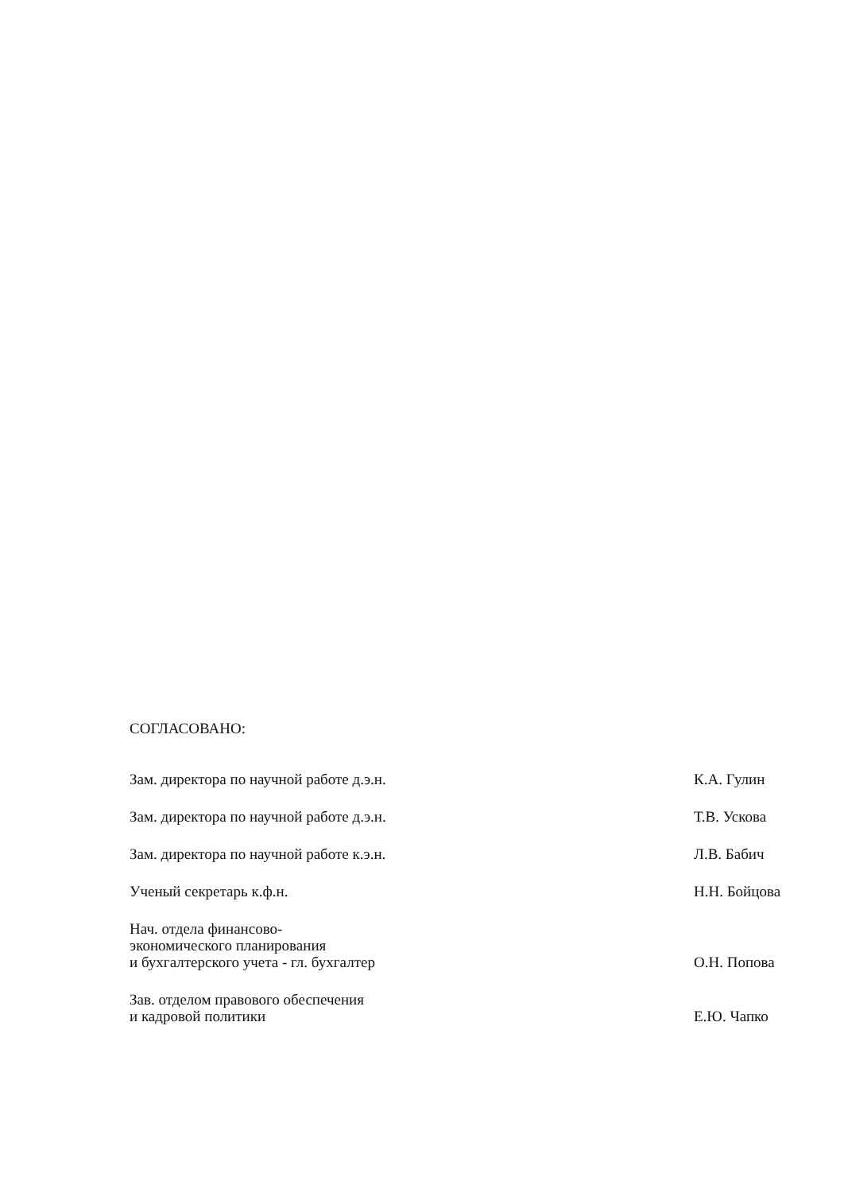СОГЛАСОВАНО:
Зам. директора по научной работе д.э.н.
К.А. Гулин
Зам. директора по научной работе д.э.н.
Т.В. Ускова
Зам. директора по научной работе к.э.н.
Л.В. Бабич
Ученый секретарь к.ф.н.
Н.Н. Бойцова
Нач. отдела финансово-
экономического планирования
и бухгалтерского учета - гл. бухгалтер
О.Н. Попова
Зав. отделом правового обеспечения
и кадровой политики
Е.Ю. Чапко